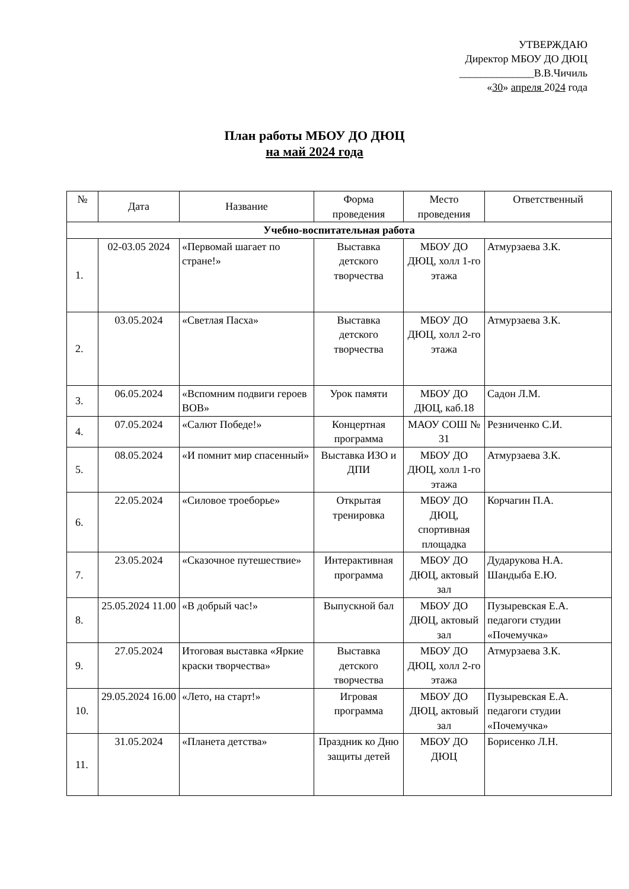УТВЕРЖДАЮ
Директор МБОУ ДО ДЮЦ
______________В.В.Чичиль
«30» апреля 2024 года
План работы МБОУ ДО ДЮЦ
на май 2024 года
| № | Дата | Название | Форма проведения | Место проведения | Ответственный |
| --- | --- | --- | --- | --- | --- |
| Учебно-воспитательная работа | | | | | |
| 1. | 02-03.05 2024 | «Первомай шагает по стране!» | Выставка детского творчества | МБОУ ДО ДЮЦ, холл 1-го этажа | Атмурзаева З.К. |
| 2. | 03.05.2024 | «Светлая Пасха» | Выставка детского творчества | МБОУ ДО ДЮЦ, холл 2-го этажа | Атмурзаева З.К. |
| 3. | 06.05.2024 | «Вспомним подвиги героев ВОВ» | Урок памяти | МБОУ ДО ДЮЦ, каб.18 | Садон Л.М. |
| 4. | 07.05.2024 | «Салют Победе!» | Концертная программа | МАОУ СОШ № 31 | Резниченко С.И. |
| 5. | 08.05.2024 | «И помнит мир спасенный» | Выставка ИЗО и ДПИ | МБОУ ДО ДЮЦ, холл 1-го этажа | Атмурзаева З.К. |
| 6. | 22.05.2024 | «Силовое троеборье» | Открытая тренировка | МБОУ ДО ДЮЦ, спортивная площадка | Корчагин П.А. |
| 7. | 23.05.2024 | «Сказочное путешествие» | Интерактивная программа | МБОУ ДО ДЮЦ, актовый зал | Дударукова Н.А. Шандыба Е.Ю. |
| 8. | 25.05.2024 11.00 | «В добрый час!» | Выпускной бал | МБОУ ДО ДЮЦ, актовый зал | Пузыревская Е.А. педагоги студии «Почемучка» |
| 9. | 27.05.2024 | Итоговая выставка «Яркие краски творчества» | Выставка детского творчества | МБОУ ДО ДЮЦ, холл 2-го этажа | Атмурзаева З.К. |
| 10. | 29.05.2024 16.00 | «Лето, на старт!» | Игровая программа | МБОУ ДО ДЮЦ, актовый зал | Пузыревская Е.А. педагоги студии «Почемучка» |
| 11. | 31.05.2024 | «Планета детства» | Праздник ко Дню защиты детей | МБОУ ДО ДЮЦ | Борисенко Л.Н. |